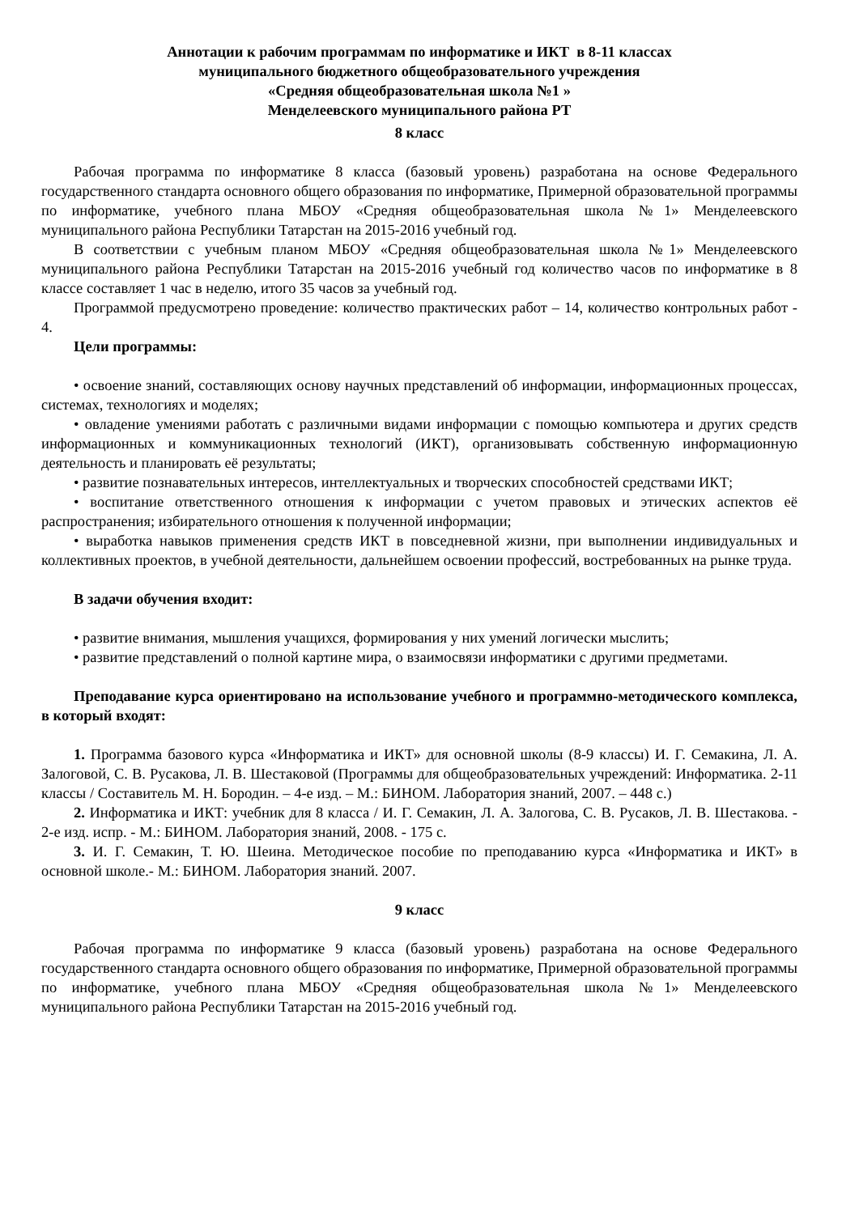Аннотации к рабочим программам по информатике и ИКТ в 8-11 классах
муниципального бюджетного общеобразовательного учреждения
«Средняя общеобразовательная школа №1 »
Менделеевского муниципального района РТ
8 класс
Рабочая программа по информатике 8 класса (базовый уровень) разработана на основе Федерального государственного стандарта основного общего образования по информатике, Примерной образовательной программы по информатике, учебного плана МБОУ «Средняя общеобразовательная школа №1» Менделеевского муниципального района Республики Татарстан на 2015-2016 учебный год.
В соответствии с учебным планом МБОУ «Средняя общеобразовательная школа №1» Менделеевского муниципального района Республики Татарстан на 2015-2016 учебный год количество часов по информатике в 8 классе составляет 1 час в неделю, итого 35 часов за учебный год.
Программой предусмотрено проведение: количество практических работ – 14, количество контрольных работ - 4.
Цели программы:
• освоение знаний, составляющих основу научных представлений об информации, информационных процессах, системах, технологиях и моделях;
• овладение умениями работать с различными видами информации с помощью компьютера и других средств информационных и коммуникационных технологий (ИКТ), организовывать собственную информационную деятельность и планировать её результаты;
• развитие познавательных интересов, интеллектуальных и творческих способностей средствами ИКТ;
• воспитание ответственного отношения к информации с учетом правовых и этических аспектов её распространения; избирательного отношения к полученной информации;
• выработка навыков применения средств ИКТ в повседневной жизни, при выполнении индивидуальных и коллективных проектов, в учебной деятельности, дальнейшем освоении профессий, востребованных на рынке труда.
В задачи обучения входит:
• развитие внимания, мышления учащихся, формирования у них умений логически мыслить;
• развитие представлений о полной картине мира, о взаимосвязи информатики с другими предметами.
Преподавание курса ориентировано на использование учебного и программно-методического комплекса, в который входят:
1. Программа базового курса «Информатика и ИКТ» для основной школы (8-9 классы) И. Г. Семакина, Л. А. Залоговой, С. В. Русакова, Л. В. Шестаковой (Программы для общеобразовательных учреждений: Информатика. 2-11 классы / Составитель М. Н. Бородин. – 4-е изд. – М.: БИНОМ. Лаборатория знаний, 2007. – 448 с.)
2. Информатика и ИКТ: учебник для 8 класса / И. Г. Семакин, Л. А. Залогова, С. В. Русаков, Л. В. Шестакова. - 2-е изд. испр. - М.: БИНОМ. Лаборатория знаний, 2008. - 175 с.
3. И. Г. Семакин, Т. Ю. Шеина. Методическое пособие по преподаванию курса «Информатика и ИКТ» в основной школе.- М.: БИНОМ. Лаборатория знаний. 2007.
9 класс
Рабочая программа по информатике 9 класса (базовый уровень) разработана на основе Федерального государственного стандарта основного общего образования по информатике, Примерной образовательной программы по информатике, учебного плана МБОУ «Средняя общеобразовательная школа №1» Менделеевского муниципального района Республики Татарстан на 2015-2016 учебный год.